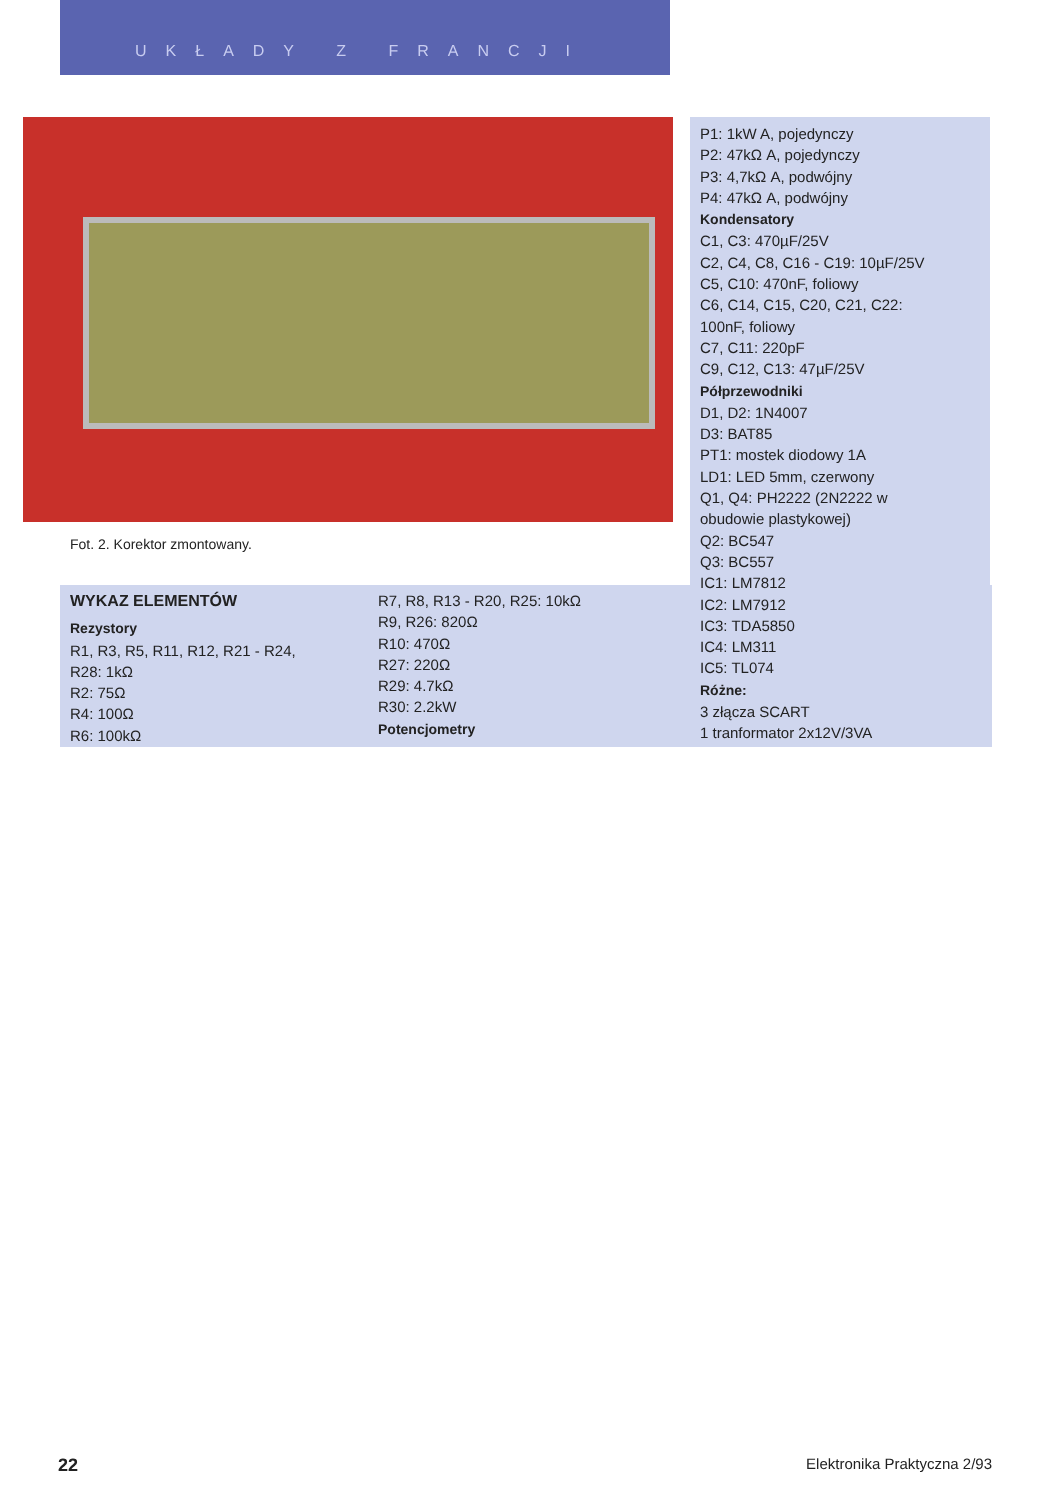UKŁADY Z FRANCJI
Fot. 2. Korektor zmontowany.
WYKAZ ELEMENTÓW
Rezystory
R1, R3, R5, R11, R12, R21 - R24,
R28: 1kΩ
R2: 75Ω
R4: 100Ω
R6: 100kΩ
R7, R8, R13 - R20, R25: 10kΩ
R9, R26: 820Ω
R10: 470Ω
R27: 220Ω
R29: 4.7kΩ
R30: 2.2kW
Potencjometry
P1: 1kW A, pojedynczy
P2: 47kΩ A, pojedynczy
P3: 4,7kΩ A, podwójny
P4: 47kΩ A, podwójny
Kondensatory
C1, C3: 470µF/25V
C2, C4, C8, C16 - C19: 10µF/25V
C5, C10: 470nF, foliowy
C6, C14, C15, C20, C21, C22:
100nF, foliowy
C7, C11: 220pF
C9, C12, C13: 47µF/25V
Półprzewodniki
D1, D2: 1N4007
D3: BAT85
PT1: mostek diodowy 1A
LD1: LED 5mm, czerwony
Q1, Q4: PH2222 (2N2222 w
obudowie plastykowej)
Q2: BC547
Q3: BC557
IC1: LM7812
IC2: LM7912
IC3: TDA5850
IC4: LM311
IC5: TL074
Różne:
3 złącza SCART
1 tranformator 2x12V/3VA
22 Elektronika Praktyczna 2/93